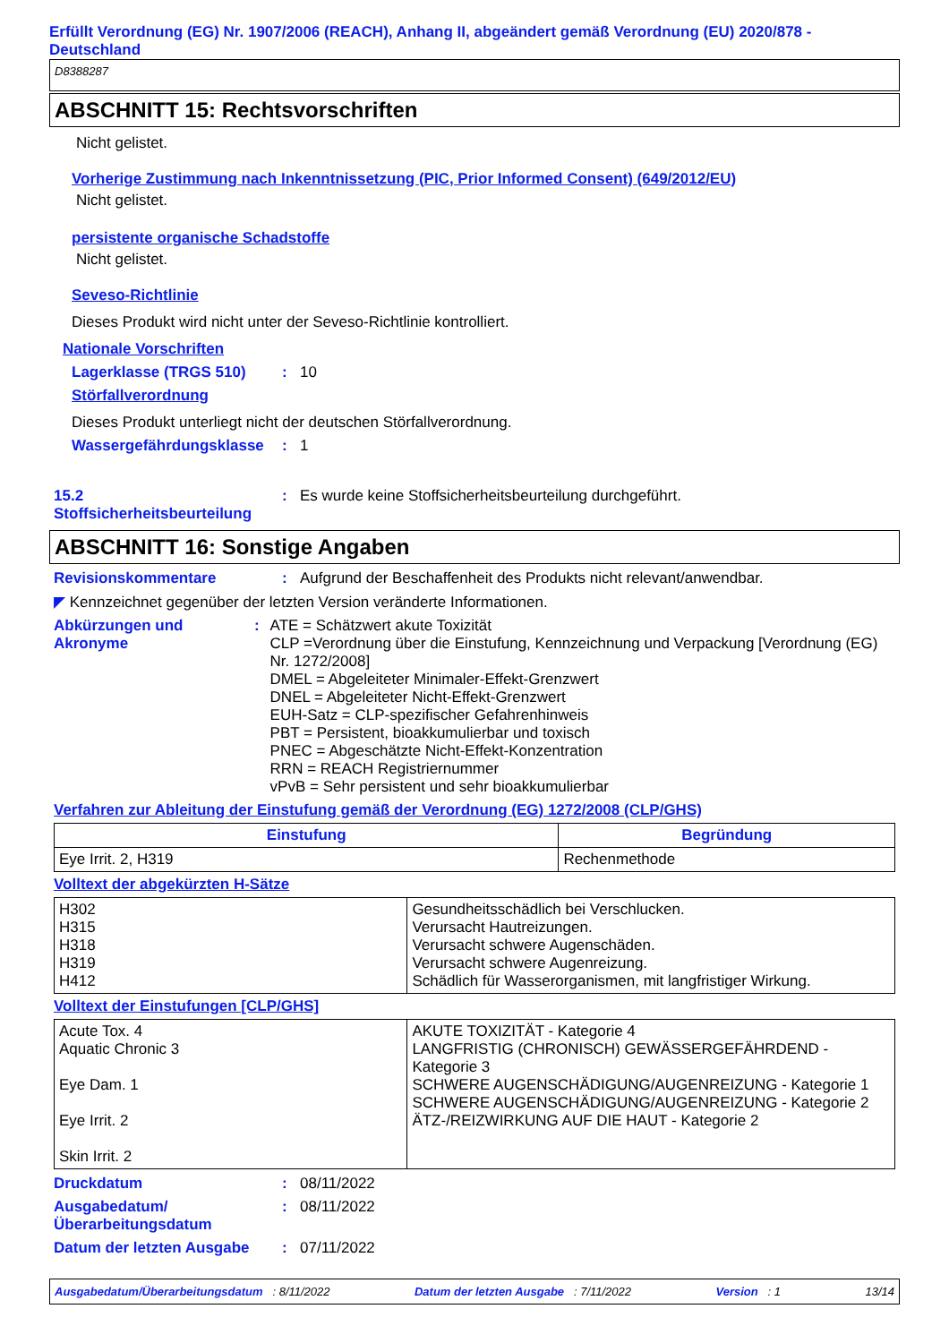Erfüllt Verordnung (EG) Nr. 1907/2006 (REACH), Anhang II, abgeändert gemäß Verordnung (EU) 2020/878 - Deutschland
D8388287
ABSCHNITT 15: Rechtsvorschriften
Nicht gelistet.
Vorherige Zustimmung nach Inkenntnissetzung (PIC, Prior Informed Consent) (649/2012/EU)
Nicht gelistet.
persistente organische Schadstoffe
Nicht gelistet.
Seveso-Richtlinie
Dieses Produkt wird nicht unter der Seveso-Richtlinie kontrolliert.
Nationale Vorschriften
Lagerklasse (TRGS 510): 10
Störfallverordnung
Dieses Produkt unterliegt nicht der deutschen Störfallverordnung.
Wassergefährdungsklasse: 1
15.2
Stoffsicherheitsbeurteilung: Es wurde keine Stoffsicherheitsbeurteilung durchgeführt.
ABSCHNITT 16: Sonstige Angaben
Revisionskommentare: Aufgrund der Beschaffenheit des Produkts nicht relevant/anwendbar.
◤ Kennzeichnet gegenüber der letzten Version veränderte Informationen.
Abkürzungen und Akronyme: ATE = Schätzwert akute Toxizität
CLP =Verordnung über die Einstufung, Kennzeichnung und Verpackung [Verordnung (EG) Nr. 1272/2008]
DMEL = Abgeleiteter Minimaler-Effekt-Grenzwert
DNEL = Abgeleiteter Nicht-Effekt-Grenzwert
EUH-Satz = CLP-spezifischer Gefahrenhinweis
PBT = Persistent, bioakkumulierbar und toxisch
PNEC = Abgeschätzte Nicht-Effekt-Konzentration
RRN = REACH Registriernummer
vPvB = Sehr persistent und sehr bioakkumulierbar
Verfahren zur Ableitung der Einstufung gemäß der Verordnung (EG) 1272/2008 (CLP/GHS)
| Einstufung | Begründung |
| --- | --- |
| Eye Irrit. 2, H319 | Rechenmethode |
Volltext der abgekürzten H-Sätze
| H302 H315 H318 H319 H412 | Gesundheitsschädlich bei Verschlucken. Verursacht Hautreizungen. Verursacht schwere Augenschäden. Verursacht schwere Augenreizung. Schädlich für Wasserorganismen, mit langfristiger Wirkung. |
Volltext der Einstufungen [CLP/GHS]
| Acute Tox. 4 Aquatic Chronic 3 Eye Dam. 1 Eye Irrit. 2 Skin Irrit. 2 | AKUTE TOXIZITÄT - Kategorie 4 LANGFRISTIG (CHRONISCH) GEWÄSSERGEFÄHRDEND - Kategorie 3 SCHWERE AUGENSCHÄDIGUNG/AUGENREIZUNG - Kategorie 1 SCHWERE AUGENSCHÄDIGUNG/AUGENREIZUNG - Kategorie 2 ÄTZ-/REIZWIRKUNG AUF DIE HAUT - Kategorie 2 |
Druckdatum: 08/11/2022
Ausgabedatum/
Überarbeitungsdatum: 08/11/2022
Datum der letzten Ausgabe: 07/11/2022
Ausgabedatum/Überarbeitungsdatum : 8/11/2022 Datum der letzten Ausgabe : 7/11/2022 Version : 1 13/14